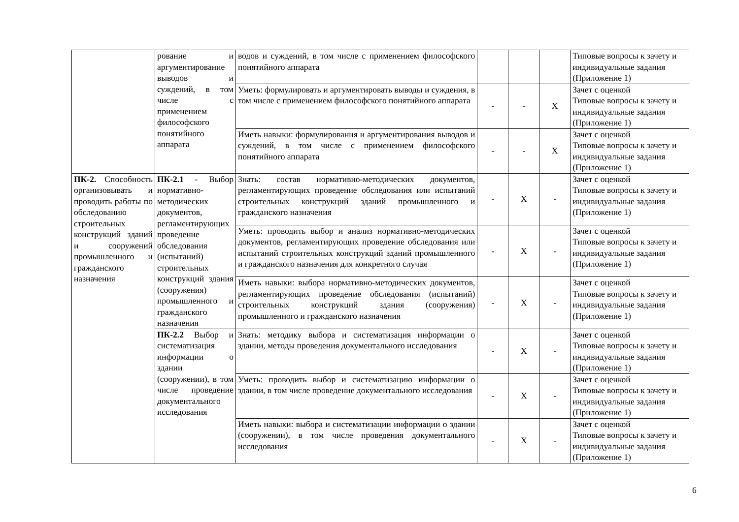| | рование и аргументирование выводов и суждений, в том числе с применением философского понятийного аппарата | водов и суждений, в том числе с применением философского понятийного аппарата | | | | Типовые вопросы к зачету и индивидуальные задания (Приложение 1) |
| | | Уметь: формулировать и аргументировать выводы и суждения, в том числе с применением философского понятийного аппарата | - | - | X | Зачет с оценкой Типовые вопросы к зачету и индивидуальные задания (Приложение 1) |
| | | Иметь навыки: формулирования и аргументирования выводов и суждений, в том числе с применением философского понятийного аппарата | - | - | X | Зачет с оценкой Типовые вопросы к зачету и индивидуальные задания (Приложение 1) |
| ПК-2. Способность организовывать и проводить работы по обследованию строительных конструкций зданий и сооружений промышленного и гражданского назначения | ПК-2.1 - Выбор нормативно-методических документов, регламентирующих проведение обследования (испытаний) строительных конструкций здания (сооружения) промышленного и гражданского назначения | Знать: состав нормативно-методических документов, регламентирующих проведение обследования или испытаний строительных конструкций зданий промышленного и гражданского назначения | - | X | - | Зачет с оценкой Типовые вопросы к зачету и индивидуальные задания (Приложение 1) |
| | | Уметь: проводить выбор и анализ нормативно-методических документов, регламентирующих проведение обследования или испытаний строительных конструкций зданий промышленного и гражданского назначения для конкретного случая | - | X | - | Зачет с оценкой Типовые вопросы к зачету и индивидуальные задания (Приложение 1) |
| | | Иметь навыки: выбора нормативно-методических документов, регламентирующих проведение обследования (испытаний) строительных конструкций здания (сооружения) промышленного и гражданского назначения | - | X | - | Зачет с оценкой Типовые вопросы к зачету и индивидуальные задания (Приложение 1) |
| | ПК-2.2 Выбор и систематизация информации о здании (сооружении), в том числе проведение документального исследования | Знать: методику выбора и систематизация информации о здании, методы проведения документального исследования | - | X | - | Зачет с оценкой Типовые вопросы к зачету и индивидуальные задания (Приложение 1) |
| | | Уметь: проводить выбор и систематизацию информации о здании, в том числе проведение документального исследования | - | X | - | Зачет с оценкой Типовые вопросы к зачету и индивидуальные задания (Приложение 1) |
| | | Иметь навыки: выбора и систематизации информации о здании (сооружении), в том числе проведения документального исследования | - | X | - | Зачет с оценкой Типовые вопросы к зачету и индивидуальные задания (Приложение 1) |
6